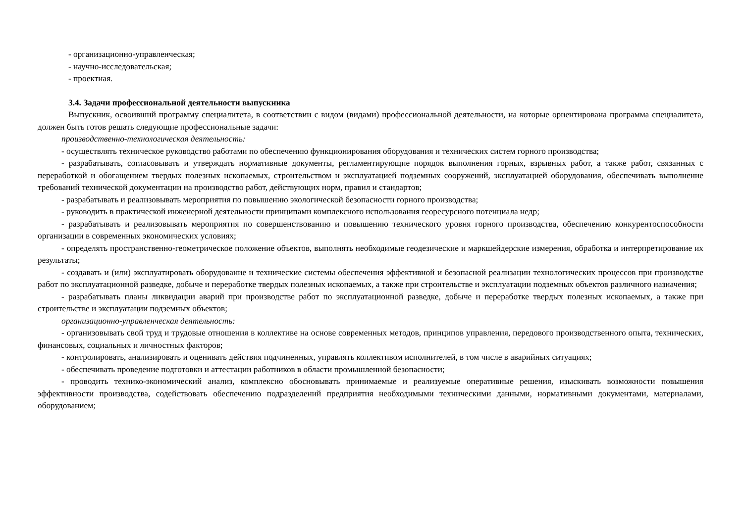- организационно-управленческая;
- научно-исследовательская;
- проектная.
3.4. Задачи профессиональной деятельности выпускника
Выпускник, освоивший программу специалитета, в соответствии с видом (видами) профессиональной деятельности, на которые ориентирована программа специалитета, должен быть готов решать следующие профессиональные задачи:
производственно-технологическая деятельность:
- осуществлять техническое руководство работами по обеспечению функционирования оборудования и технических систем горного производства;
- разрабатывать, согласовывать и утверждать нормативные документы, регламентирующие порядок выполнения горных, взрывных работ, а также работ, связанных с переработкой и обогащением твердых полезных ископаемых, строительством и эксплуатацией подземных сооружений, эксплуатацией оборудования, обеспечивать выполнение требований технической документации на производство работ, действующих норм, правил и стандартов;
- разрабатывать и реализовывать мероприятия по повышению экологической безопасности горного производства;
- руководить в практической инженерной деятельности принципами комплексного использования георесурсного потенциала недр;
- разрабатывать и реализовывать мероприятия по совершенствованию и повышению технического уровня горного производства, обеспечению конкурентоспособности организации в современных экономических условиях;
- определять пространственно-геометрическое положение объектов, выполнять необходимые геодезические и маркшейдерские измерения, обработка и интерпретирование их результаты;
- создавать и (или) эксплуатировать оборудование и технические системы обеспечения эффективной и безопасной реализации технологических процессов при производстве работ по эксплуатационной разведке, добыче и переработке твердых полезных ископаемых, а также при строительстве и эксплуатации подземных объектов различного назначения;
- разрабатывать планы ликвидации аварий при производстве работ по эксплуатационной разведке, добыче и переработке твердых полезных ископаемых, а также при строительстве и эксплуатации подземных объектов;
организационно-управленческая деятельность:
- организовывать свой труд и трудовые отношения в коллективе на основе современных методов, принципов управления, передового производственного опыта, технических, финансовых, социальных и личностных факторов;
- контролировать, анализировать и оценивать действия подчиненных, управлять коллективом исполнителей, в том числе в аварийных ситуациях;
- обеспечивать проведение подготовки и аттестации работников в области промышленной безопасности;
- проводить технико-экономический анализ, комплексно обосновывать принимаемые и реализуемые оперативные решения, изыскивать возможности повышения эффективности производства, содействовать обеспечению подразделений предприятия необходимыми техническими данными, нормативными документами, материалами, оборудованием;